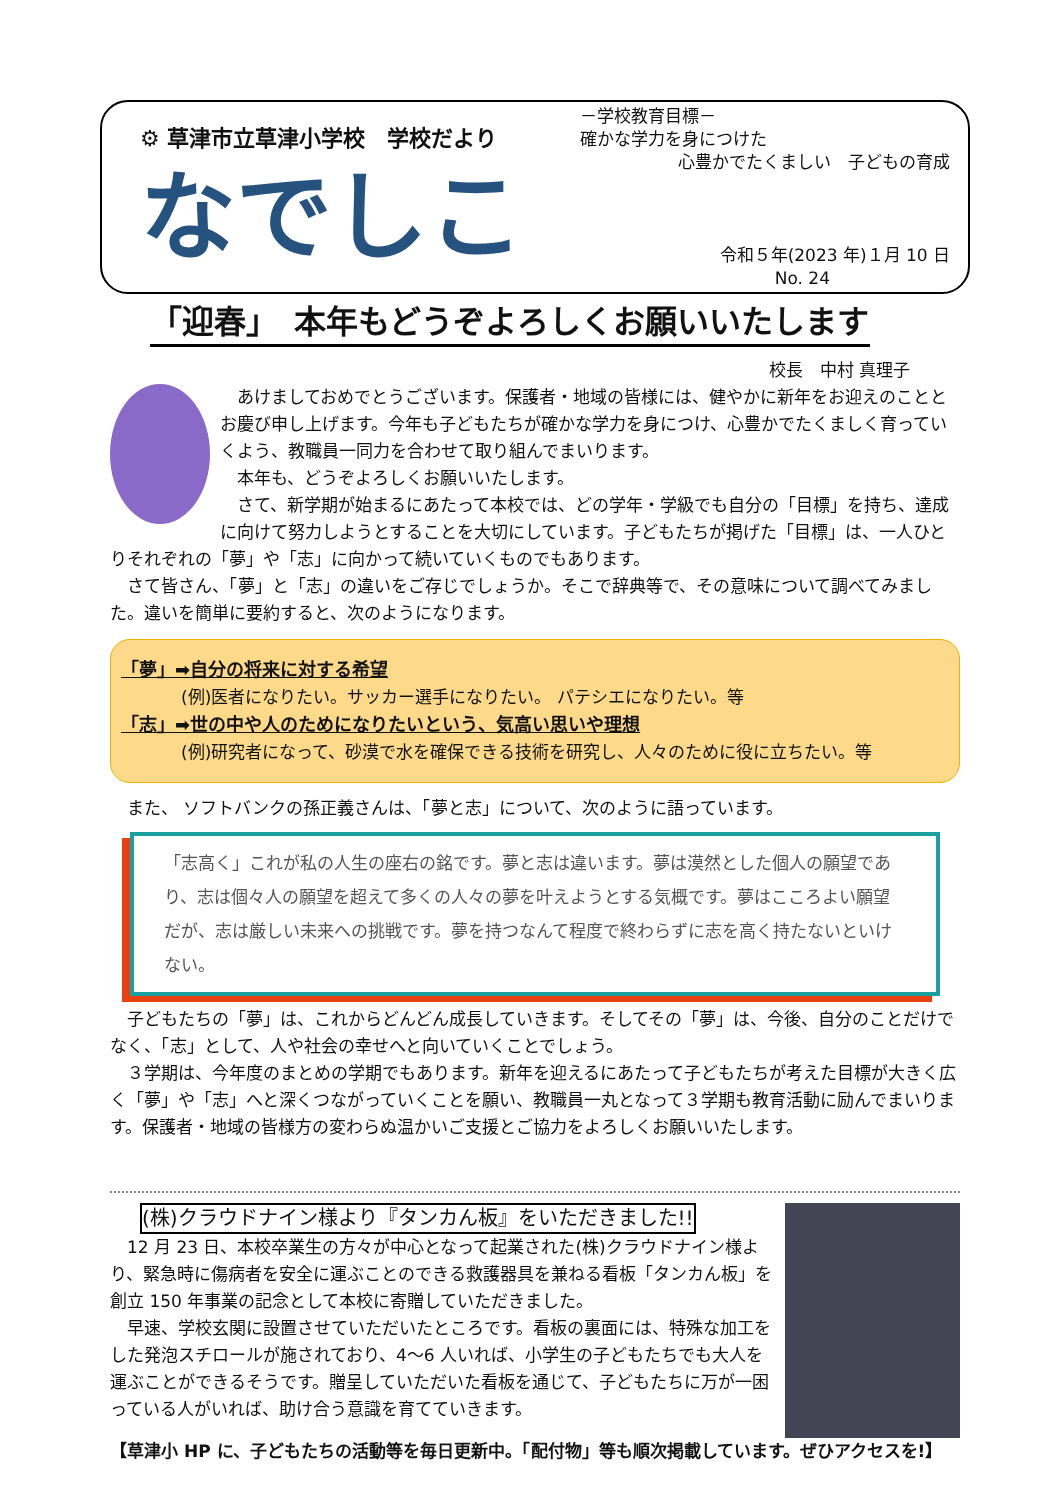⚙ 草津市立草津小学校　学校だより
なでしこ
－学校教育目標－
確かな学力を身につけた
心豊かでたくましい　子どもの育成
令和５年(2023 年)１月 10 日
No. 24
「迎春」　本年もどうぞよろしくお願いいたします
校長　中村 真理子
あけましておめでとうございます。保護者・地域の皆様には、健やかに新年をお迎えのこととお慶び申し上げます。今年も子どもたちが確かな学力を身につけ、心豊かでたくましく育っていくよう、教職員一同力を合わせて取り組んでまいります。
本年も、どうぞよろしくお願いいたします。
さて、新学期が始まるにあたって本校では、どの学年・学級でも自分の「目標」を持ち、達成に向けて努力しようとすることを大切にしています。子どもたちが掲げた「目標」は、一人ひとりそれぞれの「夢」や「志」に向かって続いていくものでもあります。
さて皆さん、「夢」と「志」の違いをご存じでしょうか。そこで辞典等で、その意味について調べてみました。違いを簡単に要約すると、次のようになります。
「夢」➡自分の将来に対する希望
(例)医者になりたい。サッカー選手になりたい。 パテシエになりたい。等
「志」➡世の中や人のためになりたいという、気高い思いや理想
(例)研究者になって、砂漠で水を確保できる技術を研究し、人々のために役に立ちたい。等
また、 ソフトバンクの孫正義さんは、「夢と志」について、次のように語っています。
「志高く」これが私の人生の座右の銘です。夢と志は違います。夢は漠然とした個人の願望であり、志は個々人の願望を超えて多くの人々の夢を叶えようとする気概です。夢はこころよい願望だが、志は厳しい未来への挑戦です。夢を持つなんて程度で終わらずに志を高く持たないといけない。
子どもたちの「夢」は、これからどんどん成長していきます。そしてその「夢」は、今後、自分のことだけでなく、「志」として、人や社会の幸せへと向いていくことでしょう。
３学期は、今年度のまとめの学期でもあります。新年を迎えるにあたって子どもたちが考えた目標が大きく広く「夢」や「志」へと深くつながっていくことを願い、教職員一丸となって３学期も教育活動に励んでまいります。保護者・地域の皆様方の変わらぬ温かいご支援とご協力をよろしくお願いいたします。
(株)クラウドナイン様より『タンカん板』をいただきました!!
12 月 23 日、本校卒業生の方々が中心となって起業された(株)クラウドナイン様より、緊急時に傷病者を安全に運ぶことのできる救護器具を兼ねる看板「タンカん板」を創立 150 年事業の記念として本校に寄贈していただきました。
早速、学校玄関に設置させていただいたところです。看板の裏面には、特殊な加工をした発泡スチロールが施されており、4～6 人いれば、小学生の子どもたちでも大人を運ぶことができるそうです。贈呈していただいた看板を通じて、子どもたちに万が一困っている人がいれば、助け合う意識を育てていきます。
【草津小 HP に、子どもたちの活動等を毎日更新中。「配付物」等も順次掲載しています。ぜひアクセスを!】